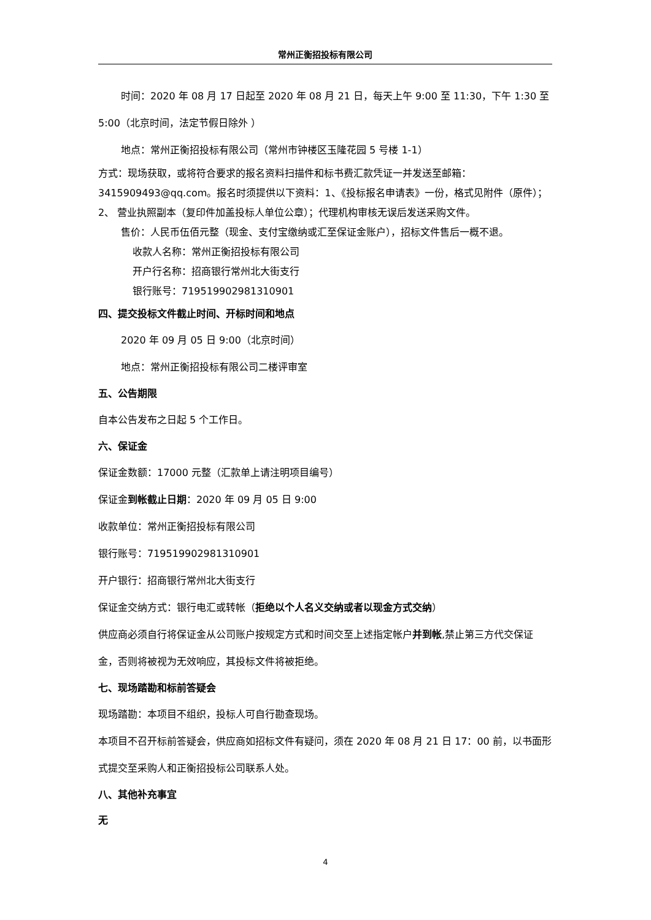常州正衡招投标有限公司
时间：2020 年 08 月 17 日起至 2020 年 08 月 21 日，每天上午 9:00 至 11:30，下午 1:30 至 5:00（北京时间，法定节假日除外 ）
地点：常州正衡招投标有限公司（常州市钟楼区玉隆花园 5 号楼 1-1）
方式：现场获取，或将符合要求的报名资料扫描件和标书费汇款凭证一并发送至邮箱：3415909493@qq.com。报名时须提供以下资料：1、《投标报名申请表》一份，格式见附件（原件）；2、 营业执照副本（复印件加盖投标人单位公章）；代理机构审核无误后发送采购文件。
售价：人民币伍佰元整（现金、支付宝缴纳或汇至保证金账户），招标文件售后一概不退。
收款人名称：常州正衡招投标有限公司
开户行名称：招商银行常州北大街支行
银行账号：719519902981310901
四、提交投标文件截止时间、开标时间和地点
2020 年 09 月 05 日 9:00（北京时间）
地点：常州正衡招投标有限公司二楼评审室
五、公告期限
自本公告发布之日起 5 个工作日。
六、保证金
保证金数额：17000 元整（汇款单上请注明项目编号）
保证金到帐截止日期：2020 年 09 月 05 日 9:00
收款单位：常州正衡招投标有限公司
银行账号：719519902981310901
开户银行：招商银行常州北大街支行
保证金交纳方式：银行电汇或转帐（拒绝以个人名义交纳或者以现金方式交纳）
供应商必须自行将保证金从公司账户按规定方式和时间交至上述指定帐户并到帐,禁止第三方代交保证金，否则将被视为无效响应，其投标文件将被拒绝。
七、现场踏勘和标前答疑会
现场踏勘：本项目不组织，投标人可自行勘查现场。
本项目不召开标前答疑会，供应商如招标文件有疑问，须在 2020 年 08 月 21 日 17：00 前，以书面形式提交至采购人和正衡招投标公司联系人处。
八、其他补充事宜
无
4